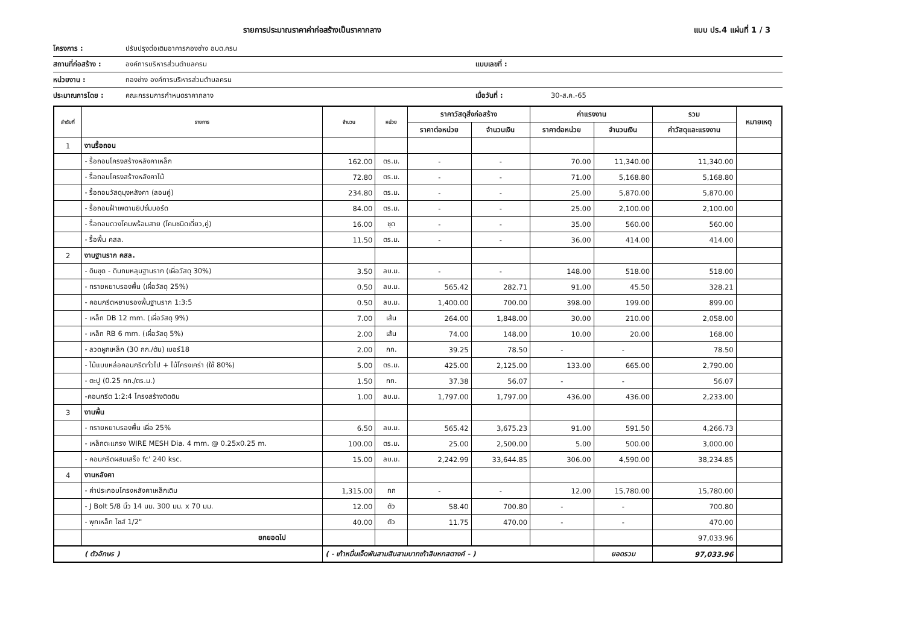รายการประมาณราคาค่าก่อสร้างเป็นราคากลาง แบบ ปร.4 แผ่นที่ 1 / 3
โครงการ : ปรับปรุงต่อเติมอาคารกองช่าง อบต.ครน
สถานที่ก่อสร้าง : องค์การบริหารส่วนตำบลครน แบบเลขที่ :
หน่วยงาน : กองช่าง องค์การบริหารส่วนตำบลครน
ประมาณการโดย : คณะกรรมการกำหนดราคากลาง เมื่อวันที่ : 30-ส.ค.-65
| ลำดับที่ | รายการ | จำนวน | หน่วย | ราคาวัสดุสิ่งก่อสร้าง | | ค่าแรงงาน | | รวม | หมายเหตุ |
| --- | --- | --- | --- | --- | --- | --- | --- | --- | --- |
| | | | | ราคาต่อหน่วย | จำนวนเงิน | ราคาต่อหน่วย | จำนวนเงิน | ค่าวัสดุและแรงงาน | |
| 1 | งานรื้อถอน | | | | | | | | |
| | - รื้อถอนโครงสร้างหลังคาเหล็ก | 162.00 | ตร.ม. | - | - | 70.00 | 11,340.00 | 11,340.00 | |
| | - รื้อถอนโครงสร้างหลังคาไม้ | 72.80 | ตร.ม. | - | - | 71.00 | 5,168.80 | 5,168.80 | |
| | - รื้อถอนวัสดุมุงหลังคา (ลอนคู่) | 234.80 | ตร.ม. | - | - | 25.00 | 5,870.00 | 5,870.00 | |
| | - รื้อถอนฝ้าเพดานยิปซั่มบอร์ด | 84.00 | ตร.ม. | - | - | 25.00 | 2,100.00 | 2,100.00 | |
| | - รื้อถอนดวงโคมพร้อมสาย (โคมชนิดเดี่ยว,คู่) | 16.00 | ชุด | - | - | 35.00 | 560.00 | 560.00 | |
| | - รื้อพื้น คสล. | 11.50 | ตร.ม. | - | - | 36.00 | 414.00 | 414.00 | |
| 2 | งานฐานราก คสล. | | | | | | | | |
| | - ดินขุด - ดินถมหลุมฐานราก (เผื่อวัสดุ 30%) | 3.50 | ลบ.ม. | - | - | 148.00 | 518.00 | 518.00 | |
| | - ทรายหยาบรองพื้น (เผื่อวัสดุ 25%) | 0.50 | ลบ.ม. | 565.42 | 282.71 | 91.00 | 45.50 | 328.21 | |
| | - คอนกรีตหยาบรองพื้นฐานราก 1:3:5 | 0.50 | ลบ.ม. | 1,400.00 | 700.00 | 398.00 | 199.00 | 899.00 | |
| | - เหล็ก DB 12 mm. (เผื่อวัสดุ 9%) | 7.00 | เส้น | 264.00 | 1,848.00 | 30.00 | 210.00 | 2,058.00 | |
| | - เหล็ก RB 6 mm. (เผื่อวัสดุ 5%) | 2.00 | เส้น | 74.00 | 148.00 | 10.00 | 20.00 | 168.00 | |
| | - ลวดผูกเหล็ก (30 กก./ตัน) เบอร์18 | 2.00 | กก. | 39.25 | 78.50 | - | - | 78.50 | |
| | - ไม้แบบหล่อคอนกรีตทั่วไป + ไม้โครงเคร่า (ใช้ 80%) | 5.00 | ตร.ม. | 425.00 | 2,125.00 | 133.00 | 665.00 | 2,790.00 | |
| | - ตะปู (0.25 กก./ตร.ม.) | 1.50 | กก. | 37.38 | 56.07 | - | - | 56.07 | |
| | -คอนกรีต 1:2:4 โครงสร้างติดดิน | 1.00 | ลบ.ม. | 1,797.00 | 1,797.00 | 436.00 | 436.00 | 2,233.00 | |
| 3 | งานพื้น | | | | | | | | |
| | - ทรายหยาบรองพื้น เผื่อ 25% | 6.50 | ลบ.ม. | 565.42 | 3,675.23 | 91.00 | 591.50 | 4,266.73 | |
| | - เหล็กตะแกรง WIRE MESH Dia. 4 mm. @ 0.25x0.25 m. | 100.00 | ตร.ม. | 25.00 | 2,500.00 | 5.00 | 500.00 | 3,000.00 | |
| | - คอนกรีตผสมเสร็จ fc' 240 ksc. | 15.00 | ลบ.ม. | 2,242.99 | 33,644.85 | 306.00 | 4,590.00 | 38,234.85 | |
| 4 | งานหลังคา | | | | | | | | |
| | - ค่าประกอบโครงหลังคาเหล็กเดิม | 1,315.00 | กก | - | - | 12.00 | 15,780.00 | 15,780.00 | |
| | - J Bolt 5/8 นิ้ว 14 มม. 300 มม. x 70 มม. | 12.00 | ตัว | 58.40 | 700.80 | - | - | 700.80 | |
| | - พุกเหล็ก ไซส์ 1/2" | 40.00 | ตัว | 11.75 | 470.00 | - | - | 470.00 | |
| | ยกยอดไป | | | | | | | 97,033.96 | |
| ( ตัวอักษร ) | | ( - เก้าหมื่นเจ็ดพันสามสิบสามบาทเก้าสิบหกสตางค์ - ) | | | | | ยอดรวม | 97,033.96 | |